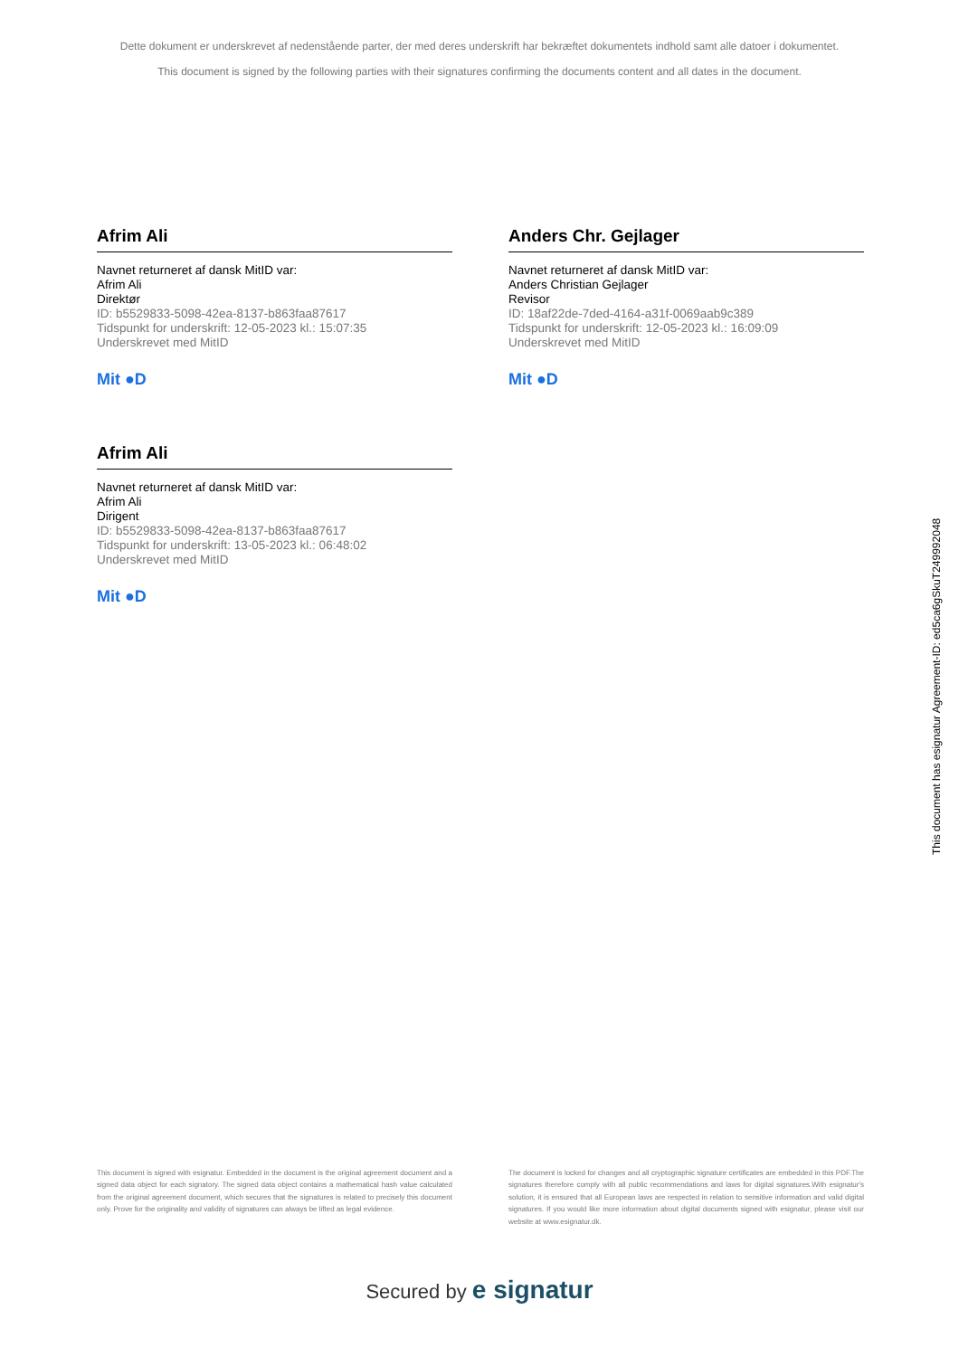Dette dokument er underskrevet af nedenstående parter, der med deres underskrift har bekræftet dokumentets indhold samt alle datoer i dokumentet.
This document is signed by the following parties with their signatures confirming the documents content and all dates in the document.
Afrim Ali
Navnet returneret af dansk MitID var:
Afrim Ali
Direktør
ID: b5529833-5098-42ea-8137-b863faa87617
Tidspunkt for underskrift: 12-05-2023 kl.: 15:07:35
Underskrevet med MitID
Mit ●D
Anders Chr. Gejlager
Navnet returneret af dansk MitID var:
Anders Christian Gejlager
Revisor
ID: 18af22de-7ded-4164-a31f-0069aab9c389
Tidspunkt for underskrift: 12-05-2023 kl.: 16:09:09
Underskrevet med MitID
Mit ●D
Afrim Ali
Navnet returneret af dansk MitID var:
Afrim Ali
Dirigent
ID: b5529833-5098-42ea-8137-b863faa87617
Tidspunkt for underskrift: 13-05-2023 kl.: 06:48:02
Underskrevet med MitID
Mit ●D
This document has esignatur Agreement-ID: ed5ca6gSkuT249992048
This document is signed with esignatur. Embedded in the document is the original agreement document and a signed data object for each signatory. The signed data object contains a mathematical hash value calculated from the original agreement document, which secures that the signatures is related to precisely this document only. Prove for the originality and validity of signatures can always be lifted as legal evidence.
The document is locked for changes and all cryptographic signature certificates are embedded in this PDF.The signatures therefore comply with all public recommendations and laws for digital signatures.With esignatur's solution, it is ensured that all European laws are respected in relation to sensitive information and valid digital signatures. If you would like more information about digital documents signed with esignatur, please visit our website at www.esignatur.dk.
Secured by e signatur